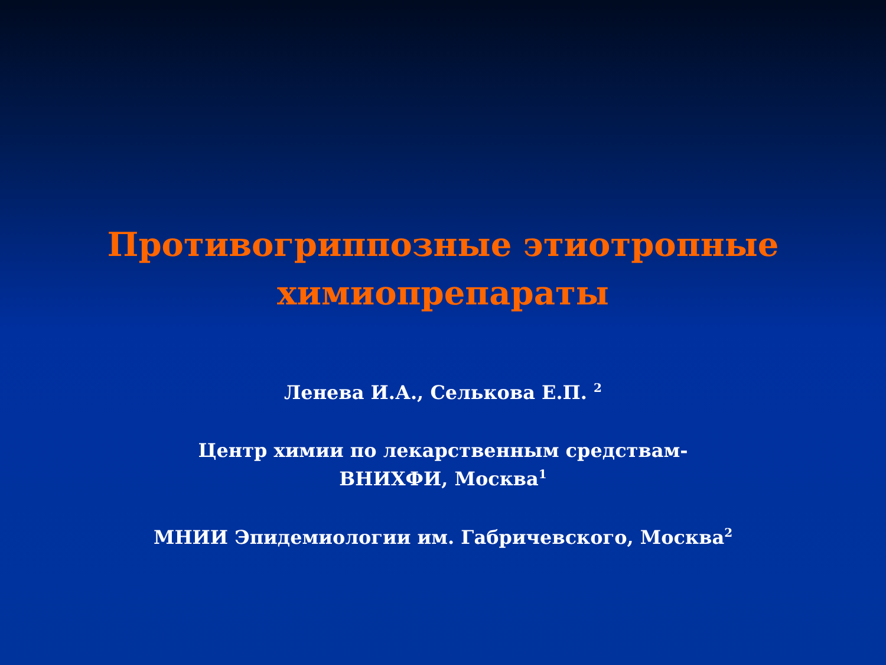Противогриппозные этиотропные
химиопрепараты
Ленева И.А., Селькова Е.П. <sup>2</sup>
Центр химии по лекарственным средствам-
ВНИХФИ, Москва<sup>1</sup>
МНИИ Эпидемиологии им. Габричевского, Москва<sup>2</sup>